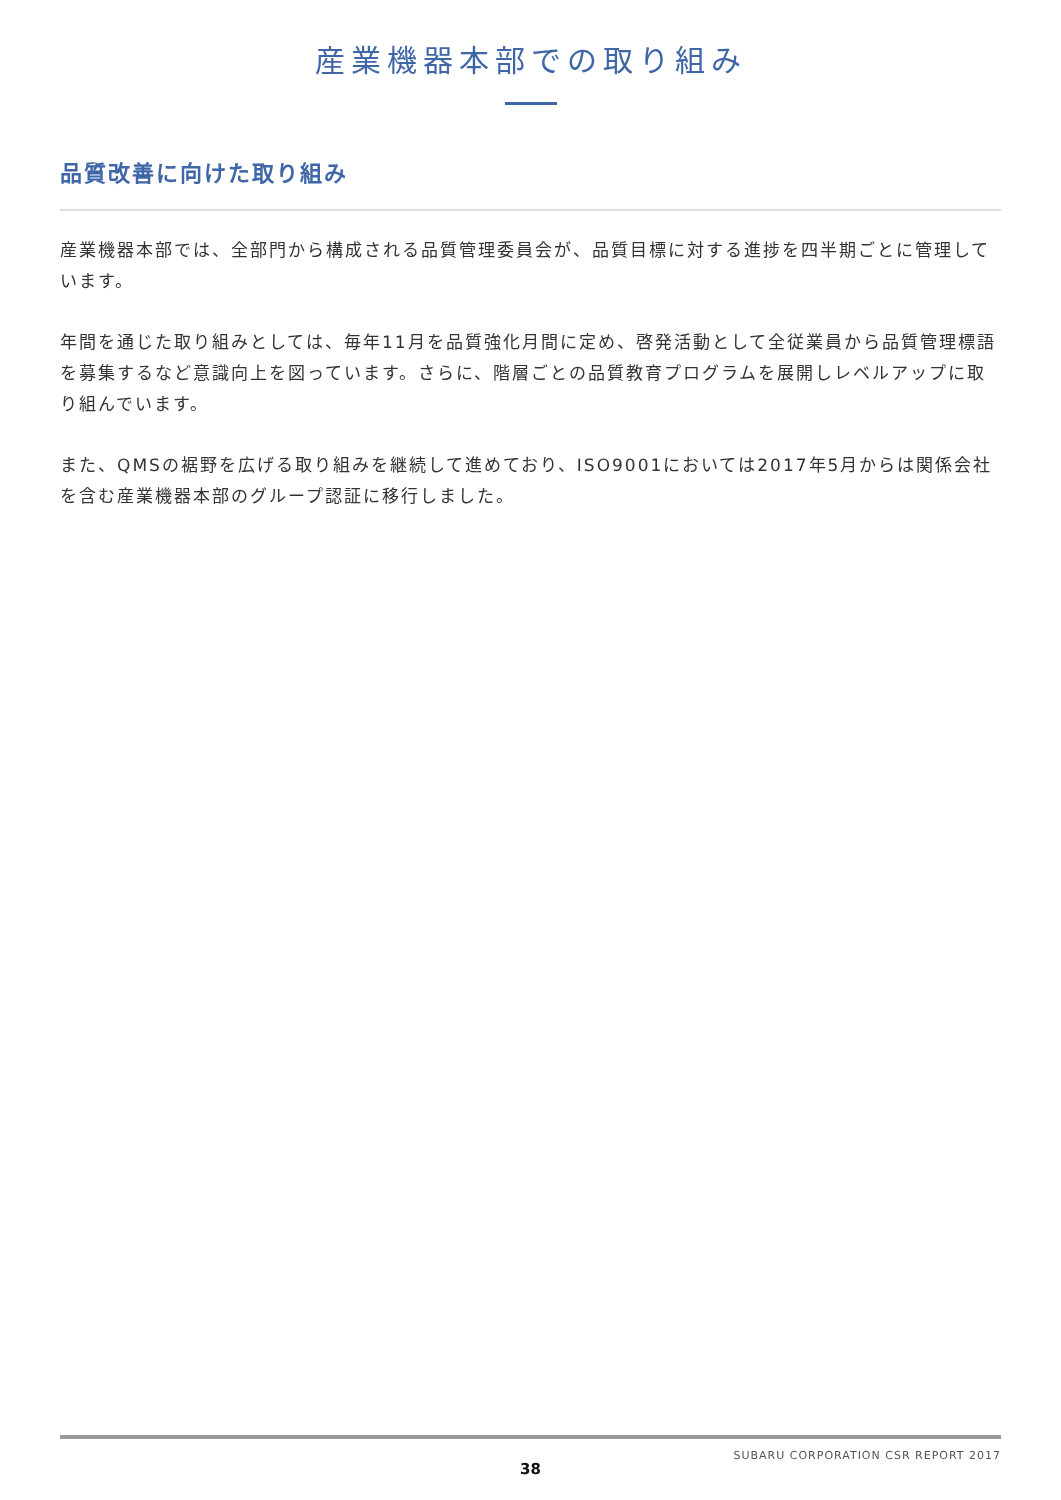産業機器本部での取り組み
品質改善に向けた取り組み
産業機器本部では、全部門から構成される品質管理委員会が、品質目標に対する進捗を四半期ごとに管理しています。
年間を通じた取り組みとしては、毎年11月を品質強化月間に定め、啓発活動として全従業員から品質管理標語を募集するなど意識向上を図っています。さらに、階層ごとの品質教育プログラムを展開しレベルアップに取り組んでいます。
また、QMSの裾野を広げる取り組みを継続して進めており、ISO9001においては2017年5月からは関係会社を含む産業機器本部のグループ認証に移行しました。
SUBARU CORPORATION CSR REPORT 2017
38